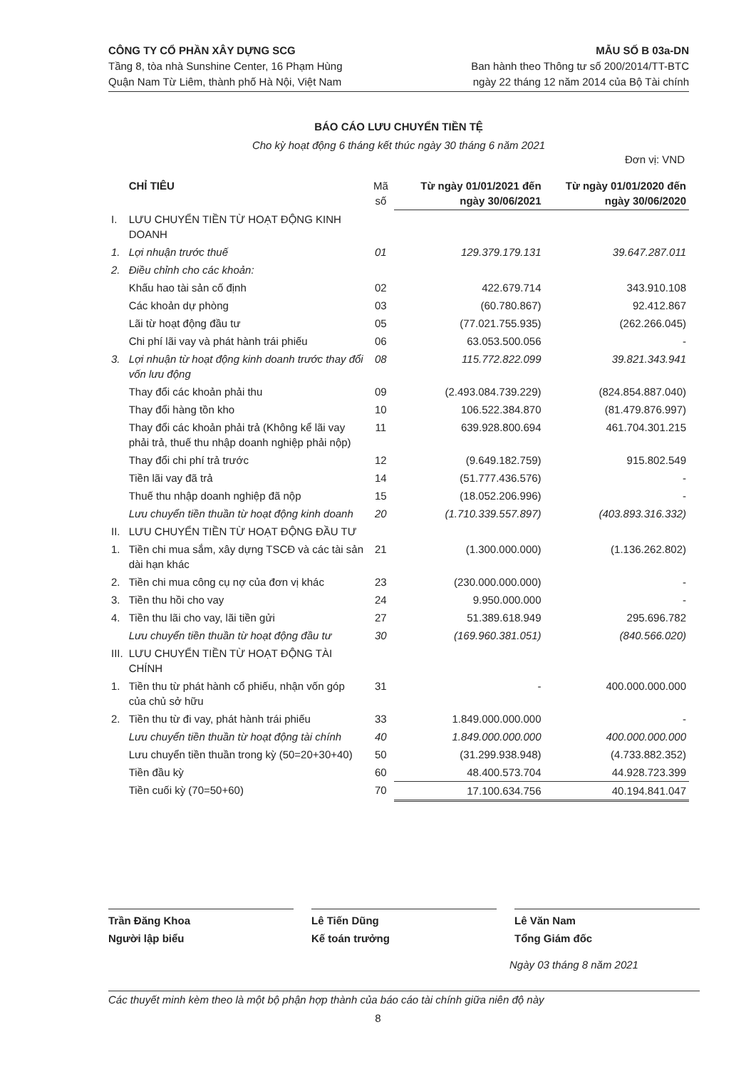CÔNG TY CỔ PHẦN XÂY DỰNG SCG
Tầng 8, tòa nhà Sunshine Center, 16 Phạm Hùng
Quận Nam Từ Liêm, thành phố Hà Nội, Việt Nam
MẪU SỐ B 03a-DN
Ban hành theo Thông tư số 200/2014/TT-BTC
ngày 22 tháng 12 năm 2014 của Bộ Tài chính
BÁO CÁO LƯU CHUYỂN TIỀN TỆ
Cho kỳ hoạt động 6 tháng kết thúc ngày 30 tháng 6 năm 2021
Đơn vị: VND
| | CHỈ TIÊU | Mã số | Từ ngày 01/01/2021 đến ngày 30/06/2021 | Từ ngày 01/01/2020 đến ngày 30/06/2020 |
| --- | --- | --- | --- | --- |
| I. | LƯU CHUYỂN TIỀN TỪ HOẠT ĐỘNG KINH DOANH | | | |
| 1. | Lợi nhuận trước thuế | 01 | 129.379.179.131 | 39.647.287.011 |
| 2. | Điều chỉnh cho các khoản: | | | |
| | Khấu hao tài sản cố định | 02 | 422.679.714 | 343.910.108 |
| | Các khoản dự phòng | 03 | (60.780.867) | 92.412.867 |
| | Lãi từ hoạt động đầu tư | 05 | (77.021.755.935) | (262.266.045) |
| | Chi phí lãi vay và phát hành trái phiếu | 06 | 63.053.500.056 | - |
| 3. | Lợi nhuận từ hoạt động kinh doanh trước thay đổi vốn lưu động | 08 | 115.772.822.099 | 39.821.343.941 |
| | Thay đổi các khoản phải thu | 09 | (2.493.084.739.229) | (824.854.887.040) |
| | Thay đổi hàng tồn kho | 10 | 106.522.384.870 | (81.479.876.997) |
| | Thay đổi các khoản phải trả (Không kể lãi vay phải trả, thuế thu nhập doanh nghiệp phải nộp) | 11 | 639.928.800.694 | 461.704.301.215 |
| | Thay đổi chi phí trả trước | 12 | (9.649.182.759) | 915.802.549 |
| | Tiền lãi vay đã trả | 14 | (51.777.436.576) | - |
| | Thuế thu nhập doanh nghiệp đã nộp | 15 | (18.052.206.996) | - |
| | Lưu chuyển tiền thuần từ hoạt động kinh doanh | 20 | (1.710.339.557.897) | (403.893.316.332) |
| II. | LƯU CHUYỂN TIỀN TỪ HOẠT ĐỘNG ĐẦU TƯ | | | |
| 1. | Tiền chi mua sắm, xây dựng TSCĐ và các tài sản dài hạn khác | 21 | (1.300.000.000) | (1.136.262.802) |
| 2. | Tiền chi mua công cụ nợ của đơn vị khác | 23 | (230.000.000.000) | - |
| 3. | Tiền thu hồi cho vay | 24 | 9.950.000.000 | - |
| 4. | Tiền thu lãi cho vay, lãi tiền gửi | 27 | 51.389.618.949 | 295.696.782 |
| | Lưu chuyển tiền thuần từ hoạt động đầu tư | 30 | (169.960.381.051) | (840.566.020) |
| III. | LƯU CHUYỂN TIỀN TỪ HOẠT ĐỘNG TÀI CHÍNH | | | |
| 1. | Tiền thu từ phát hành cổ phiếu, nhận vốn góp của chủ sở hữu | 31 | - | 400.000.000.000 |
| 2. | Tiền thu từ đi vay, phát hành trái phiếu | 33 | 1.849.000.000.000 | - |
| | Lưu chuyển tiền thuần từ hoạt động tài chính | 40 | 1.849.000.000.000 | 400.000.000.000 |
| | Lưu chuyển tiền thuần trong kỳ (50=20+30+40) | 50 | (31.299.938.948) | (4.733.882.352) |
| | Tiền đầu kỳ | 60 | 48.400.573.704 | 44.928.723.399 |
| | Tiền cuối kỳ (70=50+60) | 70 | 17.100.634.756 | 40.194.841.047 |
Trần Đăng Khoa
Người lập biểu
Lê Tiến Dũng
Kế toán trưởng
Lê Văn Nam
Tổng Giám đốc
Ngày 03 tháng 8 năm 2021
Các thuyết minh kèm theo là một bộ phận hợp thành của báo cáo tài chính giữa niên độ này
8